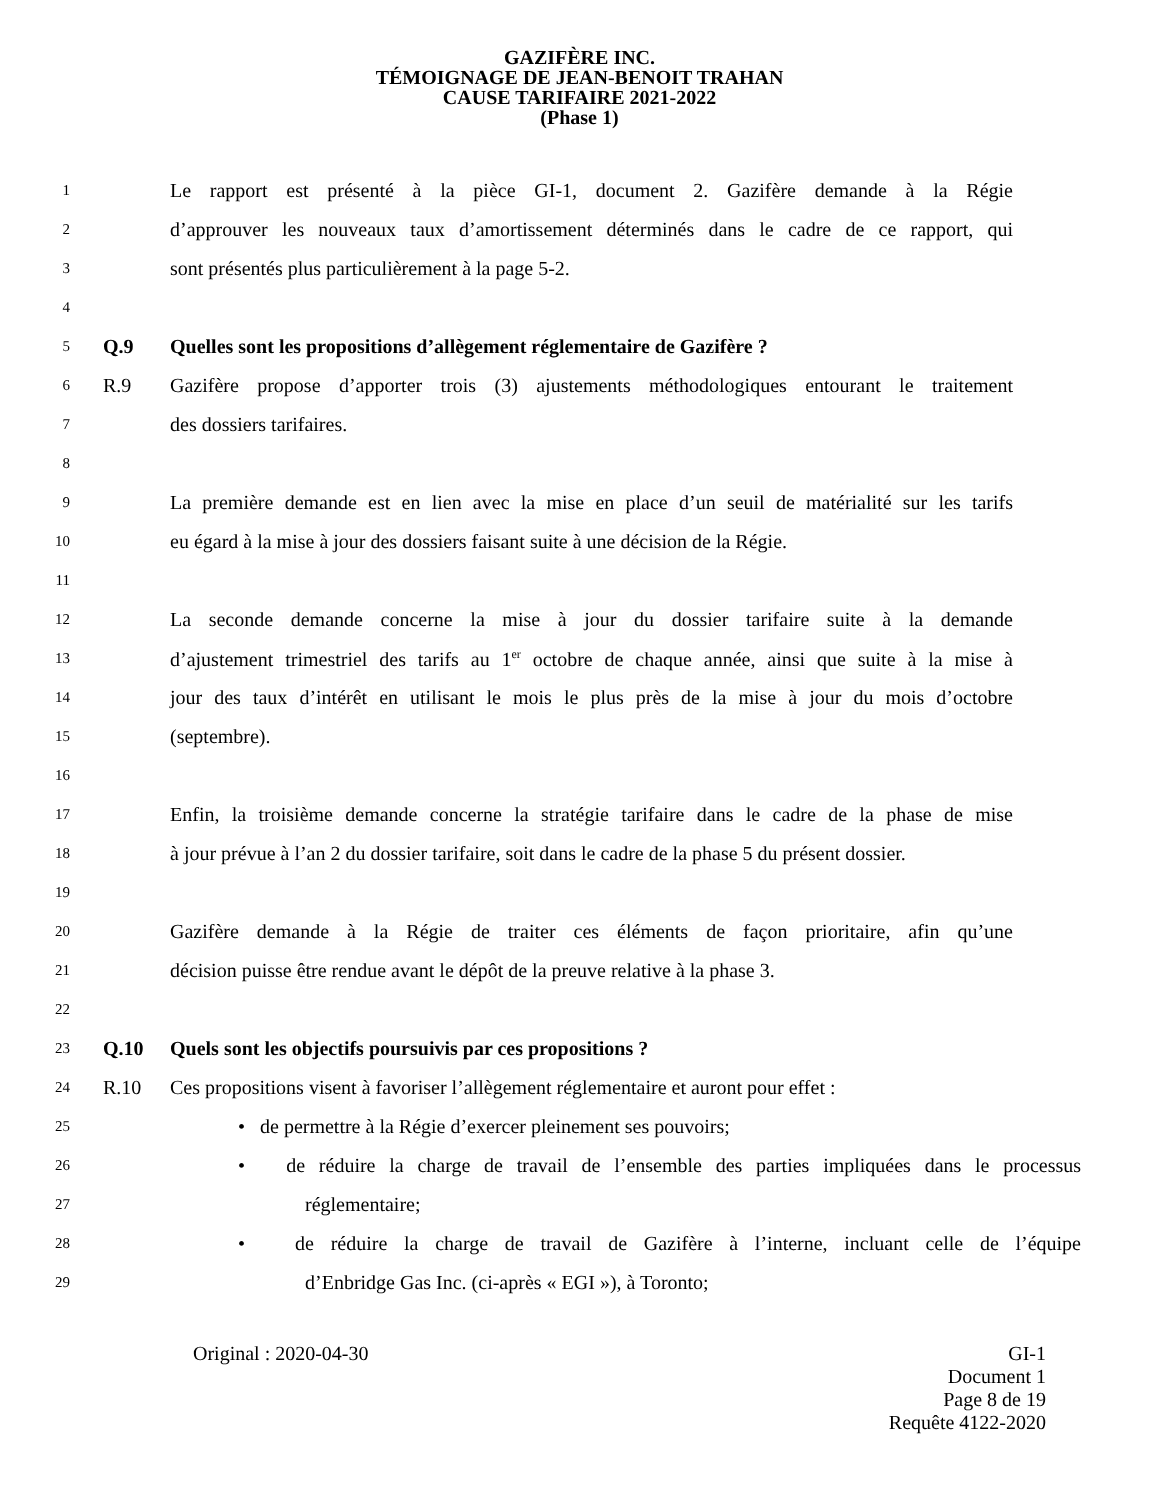GAZIFÈRE INC.
TÉMOIGNAGE DE JEAN-BENOIT TRAHAN
CAUSE TARIFAIRE 2021-2022
(Phase 1)
1 Le rapport est présenté à la pièce GI-1, document 2. Gazifère demande à la Régie
2 d’approuver les nouveaux taux d’amortissement déterminés dans le cadre de ce rapport, qui
3 sont présentés plus particulièrement à la page 5-2.
4
5 Q.9 Quelles sont les propositions d’allègement réglementaire de Gazifère ?
6 R.9 Gazifère propose d’apporter trois (3) ajustements méthodologiques entourant le traitement
7 des dossiers tarifaires.
8
9 La première demande est en lien avec la mise en place d’un seuil de matérialité sur les tarifs
10 eu égard à la mise à jour des dossiers faisant suite à une décision de la Régie.
11
12 La seconde demande concerne la mise à jour du dossier tarifaire suite à la demande
13 d’ajustement trimestriel des tarifs au 1<sup>er</sup> octobre de chaque année, ainsi que suite à la mise à
14 jour des taux d’intérêt en utilisant le mois le plus près de la mise à jour du mois d’octobre
15 (septembre).
16
17 Enfin, la troisième demande concerne la stratégie tarifaire dans le cadre de la phase de mise
18 à jour prévue à l’an 2 du dossier tarifaire, soit dans le cadre de la phase 5 du présent dossier.
19
20 Gazifère demande à la Régie de traiter ces éléments de façon prioritaire, afin qu’une
21 décision puisse être rendue avant le dépôt de la preuve relative à la phase 3.
22
23 Q.10 Quels sont les objectifs poursuivis par ces propositions ?
24 R.10 Ces propositions visent à favoriser l’allègement réglementaire et auront pour effet :
25 • de permettre à la Régie d’exercer pleinement ses pouvoirs;
26 • de réduire la charge de travail de l’ensemble des parties impliquées dans le processus
27 réglementaire;
28 • de réduire la charge de travail de Gazifère à l’interne, incluant celle de l’équipe
29 d’Enbridge Gas Inc. (ci-après « EGI »), à Toronto;
Original : 2020-04-30 GI-1
Document 1
Page 8 de 19
Requête 4122-2020